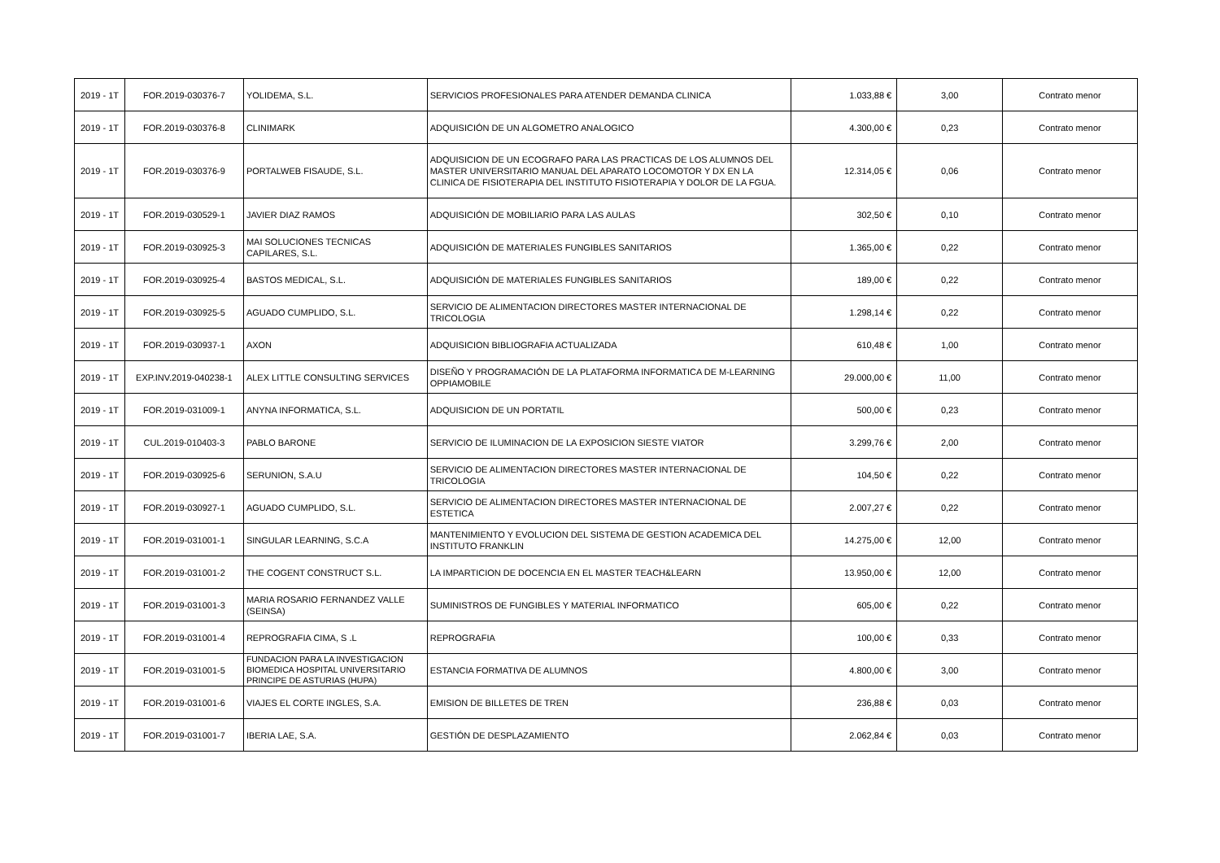| 2019 - 1T | FOR.2019-030376-7 | YOLIDEMA, S.L. | SERVICIOS PROFESIONALES PARA ATENDER DEMANDA CLINICA | 1.033,88 € | 3,00 | Contrato menor |
| 2019 - 1T | FOR.2019-030376-8 | CLINIMARK | ADQUISICIÓN DE UN ALGOMETRO ANALOGICO | 4.300,00 € | 0,23 | Contrato menor |
| 2019 - 1T | FOR.2019-030376-9 | PORTALWEB FISAUDE, S.L. | ADQUISICION DE UN ECOGRAFO PARA LAS PRACTICAS DE LOS ALUMNOS DEL MASTER UNIVERSITARIO MANUAL DEL APARATO LOCOMOTOR Y DX EN LA CLINICA DE FISIOTERAPIA DEL INSTITUTO FISIOTERAPIA Y DOLOR DE LA FGUA. | 12.314,05 € | 0,06 | Contrato menor |
| 2019 - 1T | FOR.2019-030529-1 | JAVIER DIAZ RAMOS | ADQUISICIÓN DE MOBILIARIO PARA LAS AULAS | 302,50 € | 0,10 | Contrato menor |
| 2019 - 1T | FOR.2019-030925-3 | MAI SOLUCIONES TECNICAS CAPILARES, S.L. | ADQUISICIÓN DE MATERIALES FUNGIBLES SANITARIOS | 1.365,00 € | 0,22 | Contrato menor |
| 2019 - 1T | FOR.2019-030925-4 | BASTOS MEDICAL, S.L. | ADQUISICIÓN DE MATERIALES FUNGIBLES SANITARIOS | 189,00 € | 0,22 | Contrato menor |
| 2019 - 1T | FOR.2019-030925-5 | AGUADO CUMPLIDO, S.L. | SERVICIO DE ALIMENTACION DIRECTORES MASTER INTERNACIONAL DE TRICOLOGIA | 1.298,14 € | 0,22 | Contrato menor |
| 2019 - 1T | FOR.2019-030937-1 | AXON | ADQUISICION BIBLIOGRAFIA ACTUALIZADA | 610,48 € | 1,00 | Contrato menor |
| 2019 - 1T | EXP.INV.2019-040238-1 | ALEX LITTLE CONSULTING SERVICES | DISEÑO Y PROGRAMACIÓN DE LA PLATAFORMA INFORMATICA DE M-LEARNING OPPIAMOBILE | 29.000,00 € | 11,00 | Contrato menor |
| 2019 - 1T | FOR.2019-031009-1 | ANYNA INFORMATICA, S.L. | ADQUISICION DE UN PORTATIL | 500,00 € | 0,23 | Contrato menor |
| 2019 - 1T | CUL.2019-010403-3 | PABLO BARONE | SERVICIO DE ILUMINACION DE LA EXPOSICION SIESTE VIATOR | 3.299,76 € | 2,00 | Contrato menor |
| 2019 - 1T | FOR.2019-030925-6 | SERUNION, S.A.U | SERVICIO DE ALIMENTACION DIRECTORES MASTER INTERNACIONAL DE TRICOLOGIA | 104,50 € | 0,22 | Contrato menor |
| 2019 - 1T | FOR.2019-030927-1 | AGUADO CUMPLIDO, S.L. | SERVICIO DE ALIMENTACION DIRECTORES MASTER INTERNACIONAL DE ESTETICA | 2.007,27 € | 0,22 | Contrato menor |
| 2019 - 1T | FOR.2019-031001-1 | SINGULAR LEARNING, S.C.A | MANTENIMIENTO Y EVOLUCION DEL SISTEMA DE GESTION ACADEMICA DEL INSTITUTO FRANKLIN | 14.275,00 € | 12,00 | Contrato menor |
| 2019 - 1T | FOR.2019-031001-2 | THE COGENT CONSTRUCT S.L. | LA IMPARTICION DE DOCENCIA EN EL MASTER TEACH&LEARN | 13.950,00 € | 12,00 | Contrato menor |
| 2019 - 1T | FOR.2019-031001-3 | MARIA ROSARIO FERNANDEZ VALLE (SEINSA) | SUMINISTROS DE FUNGIBLES Y MATERIAL INFORMATICO | 605,00 € | 0,22 | Contrato menor |
| 2019 - 1T | FOR.2019-031001-4 | REPROGRAFIA CIMA, S .L | REPROGRAFIA | 100,00 € | 0,33 | Contrato menor |
| 2019 - 1T | FOR.2019-031001-5 | FUNDACION PARA LA INVESTIGACION BIOMEDICA HOSPITAL UNIVERSITARIO PRINCIPE DE ASTURIAS (HUPA) | ESTANCIA FORMATIVA DE ALUMNOS | 4.800,00 € | 3,00 | Contrato menor |
| 2019 - 1T | FOR.2019-031001-6 | VIAJES EL CORTE INGLES, S.A. | EMISION DE BILLETES DE TREN | 236,88 € | 0,03 | Contrato menor |
| 2019 - 1T | FOR.2019-031001-7 | IBERIA LAE, S.A. | GESTIÓN DE DESPLAZAMIENTO | 2.062,84 € | 0,03 | Contrato menor |